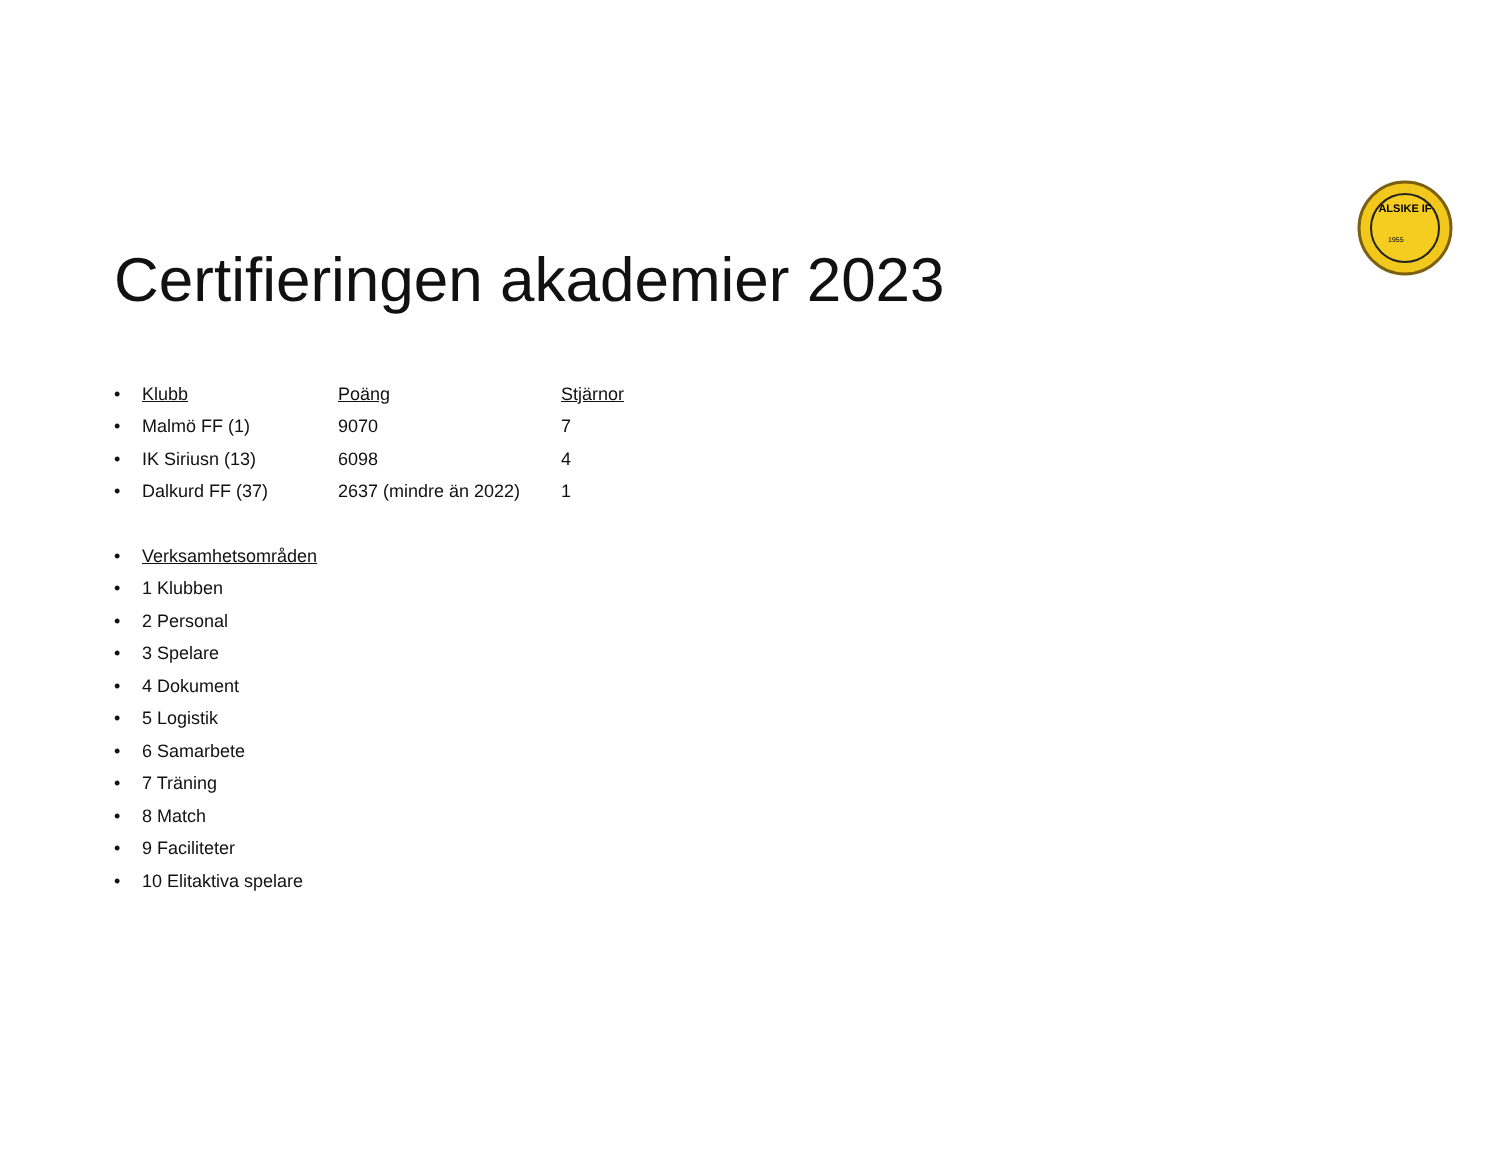ALSIKE IF
1955
Certifieringen akademier 2023
• Klubb Poäng Stjärnor
• Malmö FF (1) 9070 7
• IK Siriusn (13) 6098 4
• Dalkurd FF (37) 2637 (mindre än 2022) 1
• Verksamhetsområden
• 1 Klubben
• 2 Personal
• 3 Spelare
• 4 Dokument
• 5 Logistik
• 6 Samarbete
• 7 Träning
• 8 Match
• 9 Faciliteter
• 10 Elitaktiva spelare